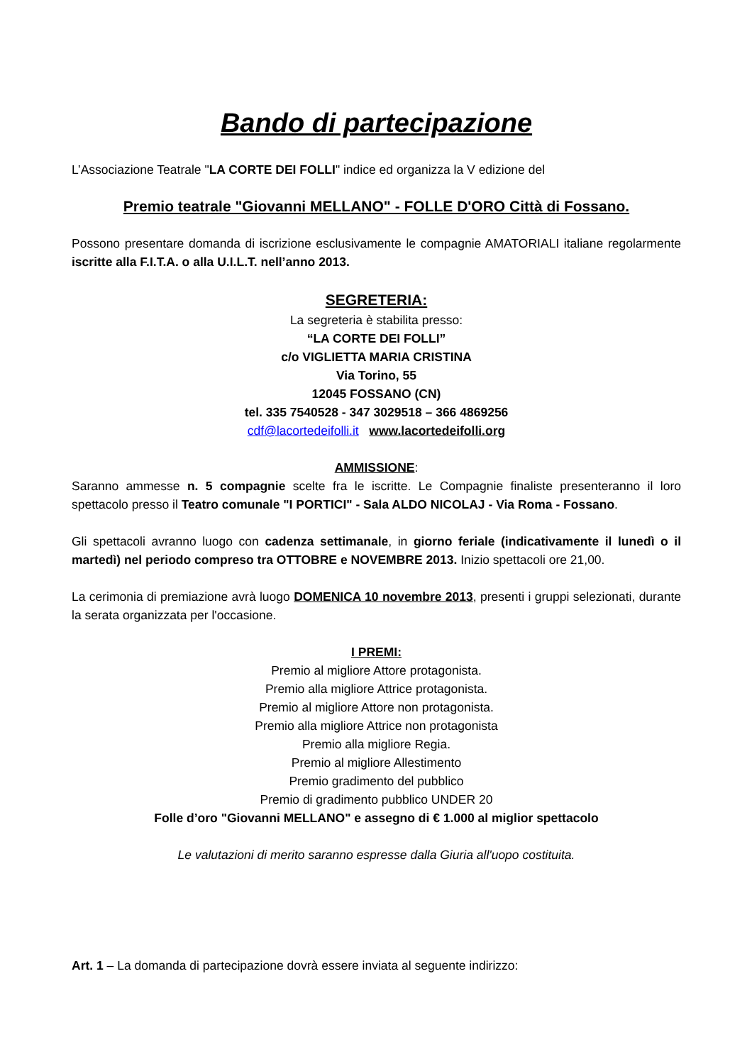Bando di partecipazione
L’Associazione Teatrale "LA CORTE DEI FOLLI" indice ed organizza la V edizione del
Premio teatrale "Giovanni MELLANO" - FOLLE D'ORO Città di Fossano.
Possono presentare domanda di iscrizione esclusivamente le compagnie AMATORIALI italiane regolarmente iscritte alla F.I.T.A. o alla U.I.L.T. nell’anno 2013.
SEGRETERIA:
La segreteria è stabilita presso:
“LA CORTE DEI FOLLI”
c/o VIGLIETTA MARIA CRISTINA
Via Torino, 55
12045 FOSSANO (CN)
tel. 335 7540528 - 347 3029518 – 366 4869256
cdf@lacortedeifolli.it www.lacortedeifolli.org
AMMISSIONE:
Saranno ammesse n. 5 compagnie scelte fra le iscritte. Le Compagnie finaliste presenteranno il loro spettacolo presso il Teatro comunale "I PORTICI" - Sala ALDO NICOLAJ - Via Roma - Fossano.
Gli spettacoli avranno luogo con cadenza settimanale, in giorno feriale (indicativamente il lunedì o il martedì) nel periodo compreso tra OTTOBRE e NOVEMBRE 2013. Inizio spettacoli ore 21,00.
La cerimonia di premiazione avrà luogo DOMENICA 10 novembre 2013, presenti i gruppi selezionati, durante la serata organizzata per l'occasione.
I PREMI:
Premio al migliore Attore protagonista.
Premio alla migliore Attrice protagonista.
Premio al migliore Attore non protagonista.
Premio alla migliore Attrice non protagonista
Premio alla migliore Regia.
Premio al migliore Allestimento
Premio gradimento del pubblico
Premio di gradimento pubblico UNDER 20
Folle d’oro "Giovanni MELLANO" e assegno di € 1.000 al miglior spettacolo
Le valutazioni di merito saranno espresse dalla Giuria all'uopo costituita.
Art. 1 – La domanda di partecipazione dovrà essere inviata al seguente indirizzo: